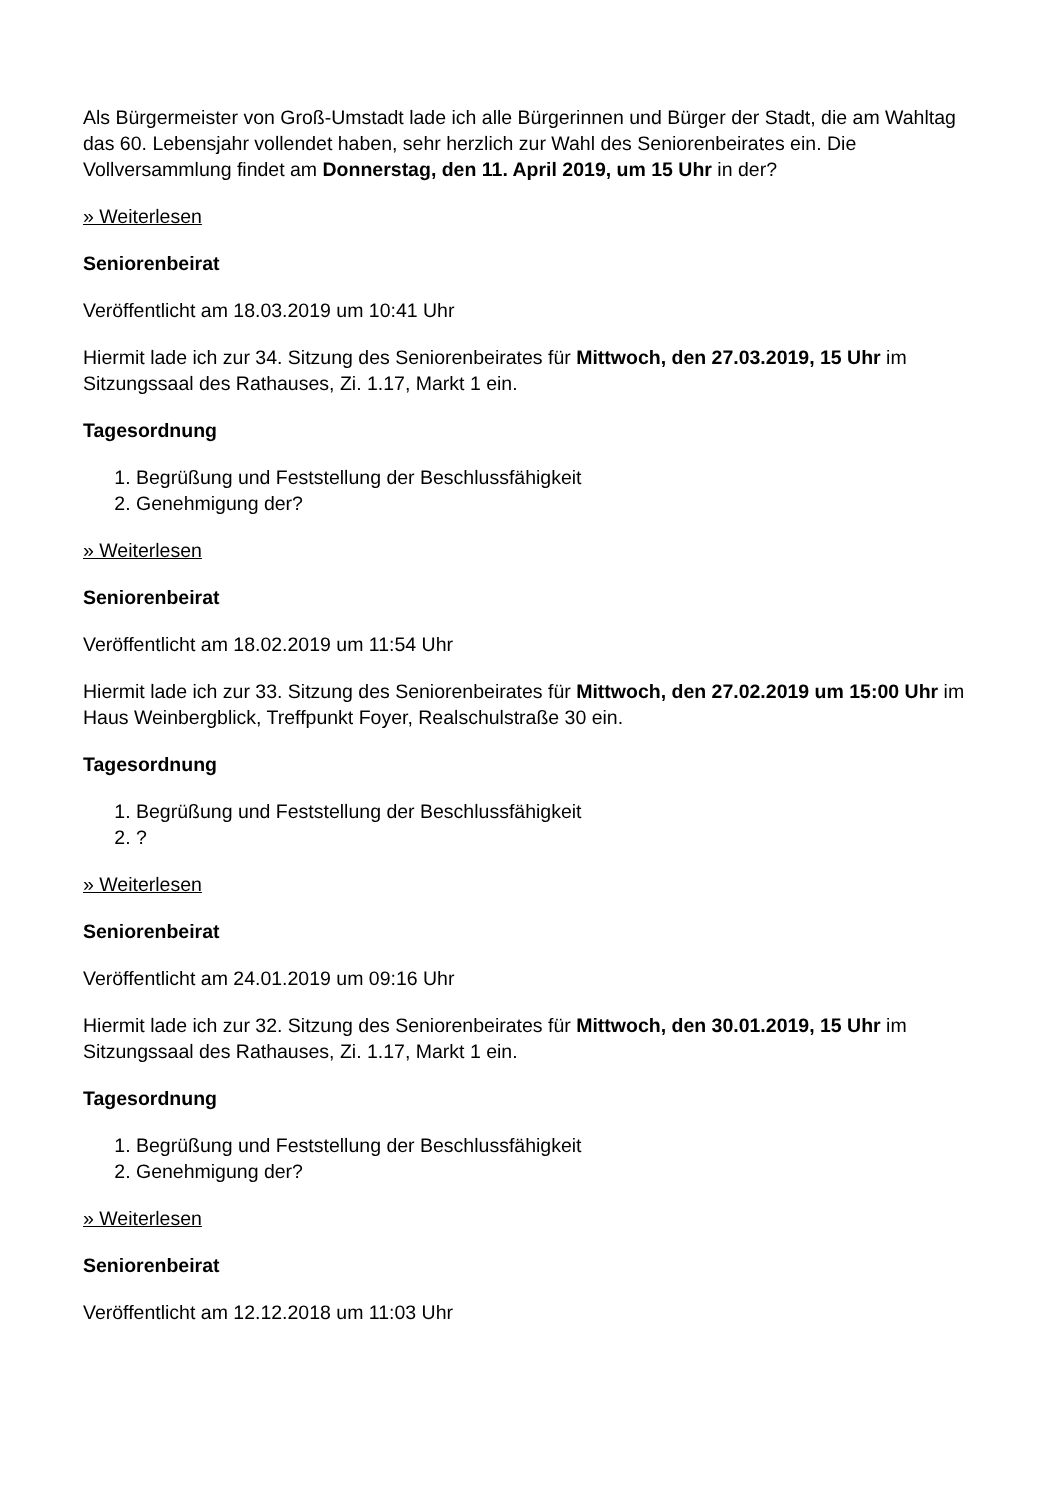Als Bürgermeister von Groß-Umstadt lade ich alle Bürgerinnen und Bürger der Stadt, die am Wahltag das 60. Lebensjahr vollendet haben, sehr herzlich zur Wahl des Seniorenbeirates ein. Die Vollversammlung findet am Donnerstag, den 11. April 2019, um 15 Uhr in der?
» Weiterlesen
Seniorenbeirat
Veröffentlicht am 18.03.2019 um 10:41 Uhr
Hiermit lade ich zur 34. Sitzung des Seniorenbeirates für Mittwoch, den 27.03.2019, 15 Uhr im Sitzungssaal des Rathauses, Zi. 1.17, Markt 1 ein.
Tagesordnung
1. Begrüßung und Feststellung der Beschlussfähigkeit
2. Genehmigung der?
» Weiterlesen
Seniorenbeirat
Veröffentlicht am 18.02.2019 um 11:54 Uhr
Hiermit lade ich zur 33. Sitzung des Seniorenbeirates für Mittwoch, den 27.02.2019 um 15:00 Uhr im Haus Weinbergblick, Treffpunkt Foyer, Realschulstraße 30 ein.
Tagesordnung
1. Begrüßung und Feststellung der Beschlussfähigkeit
2. ?
» Weiterlesen
Seniorenbeirat
Veröffentlicht am 24.01.2019 um 09:16 Uhr
Hiermit lade ich zur 32. Sitzung des Seniorenbeirates für Mittwoch, den 30.01.2019, 15 Uhr im Sitzungssaal des Rathauses, Zi. 1.17, Markt 1 ein.
Tagesordnung
1. Begrüßung und Feststellung der Beschlussfähigkeit
2. Genehmigung der?
» Weiterlesen
Seniorenbeirat
Veröffentlicht am 12.12.2018 um 11:03 Uhr